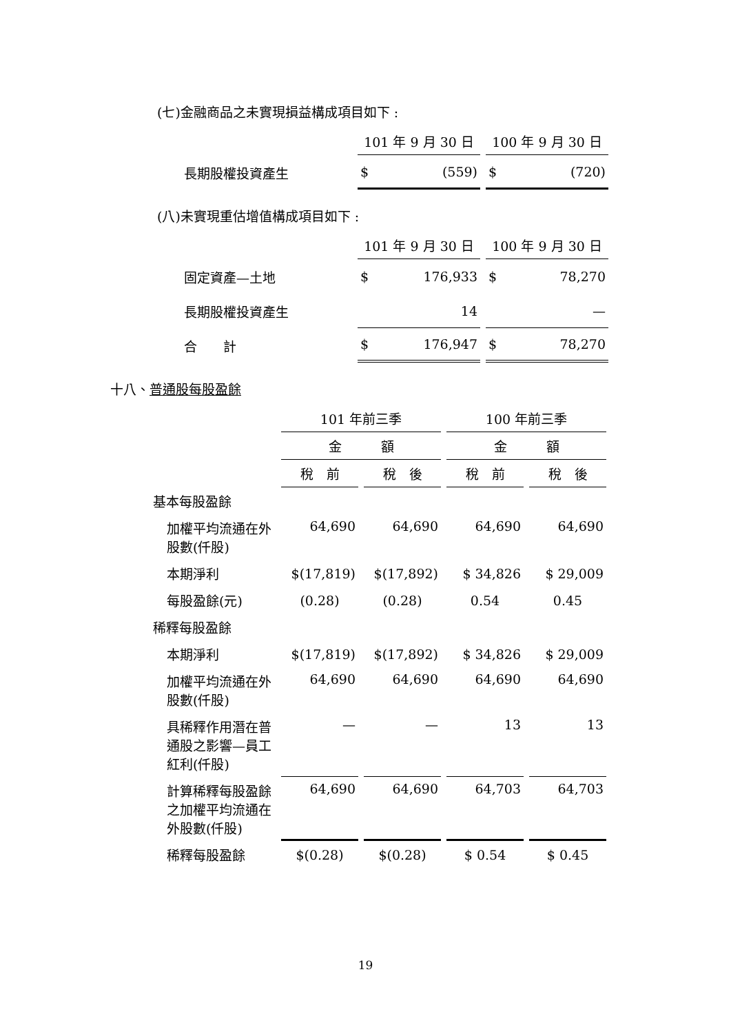(七)金融商品之未實現損益構成項目如下 :
| | 101 年 9 月 30 日 | 100 年 9 月 30 日 |
| --- | --- | --- |
| 長期股權投資產生 | $ (559) | $ (720) |
(八)未實現重估增值構成項目如下 :
| | 101 年 9 月 30 日 | 100 年 9 月 30 日 |
| --- | --- | --- |
| 固定資產—土地 | $ 176,933 | $ 78,270 |
| 長期股權投資產生 | 14 | — |
| 合 計 | $ 176,947 | $ 78,270 |
十八、普通股每股盈餘
| | 101 年前三季 | | 100 年前三季 | |
| --- | --- | --- | --- | --- |
| | 金 額 | | 金 額 | |
| | 稅 前 | 稅 後 | 稅 前 | 稅 後 |
| 基本每股盈餘 | | | | |
| 加權平均流通在外股數(仟股) | 64,690 | 64,690 | 64,690 | 64,690 |
| 本期淨利 | $(17,819) | $(17,892) | $ 34,826 | $ 29,009 |
| 每股盈餘(元) | (0.28) | (0.28) | 0.54 | 0.45 |
| 稀釋每股盈餘 | | | | |
| 本期淨利 | $(17,819) | $(17,892) | $ 34,826 | $ 29,009 |
| 加權平均流通在外股數(仟股) | 64,690 | 64,690 | 64,690 | 64,690 |
| 具稀釋作用潛在普通股之影響—員工紅利(仟股) | — | — | 13 | 13 |
| 計算稀釋每股盈餘之加權平均流通在外股數(仟股) | 64,690 | 64,690 | 64,703 | 64,703 |
| 稀釋每股盈餘 | $(0.28) | $(0.28) | $ 0.54 | $ 0.45 |
19